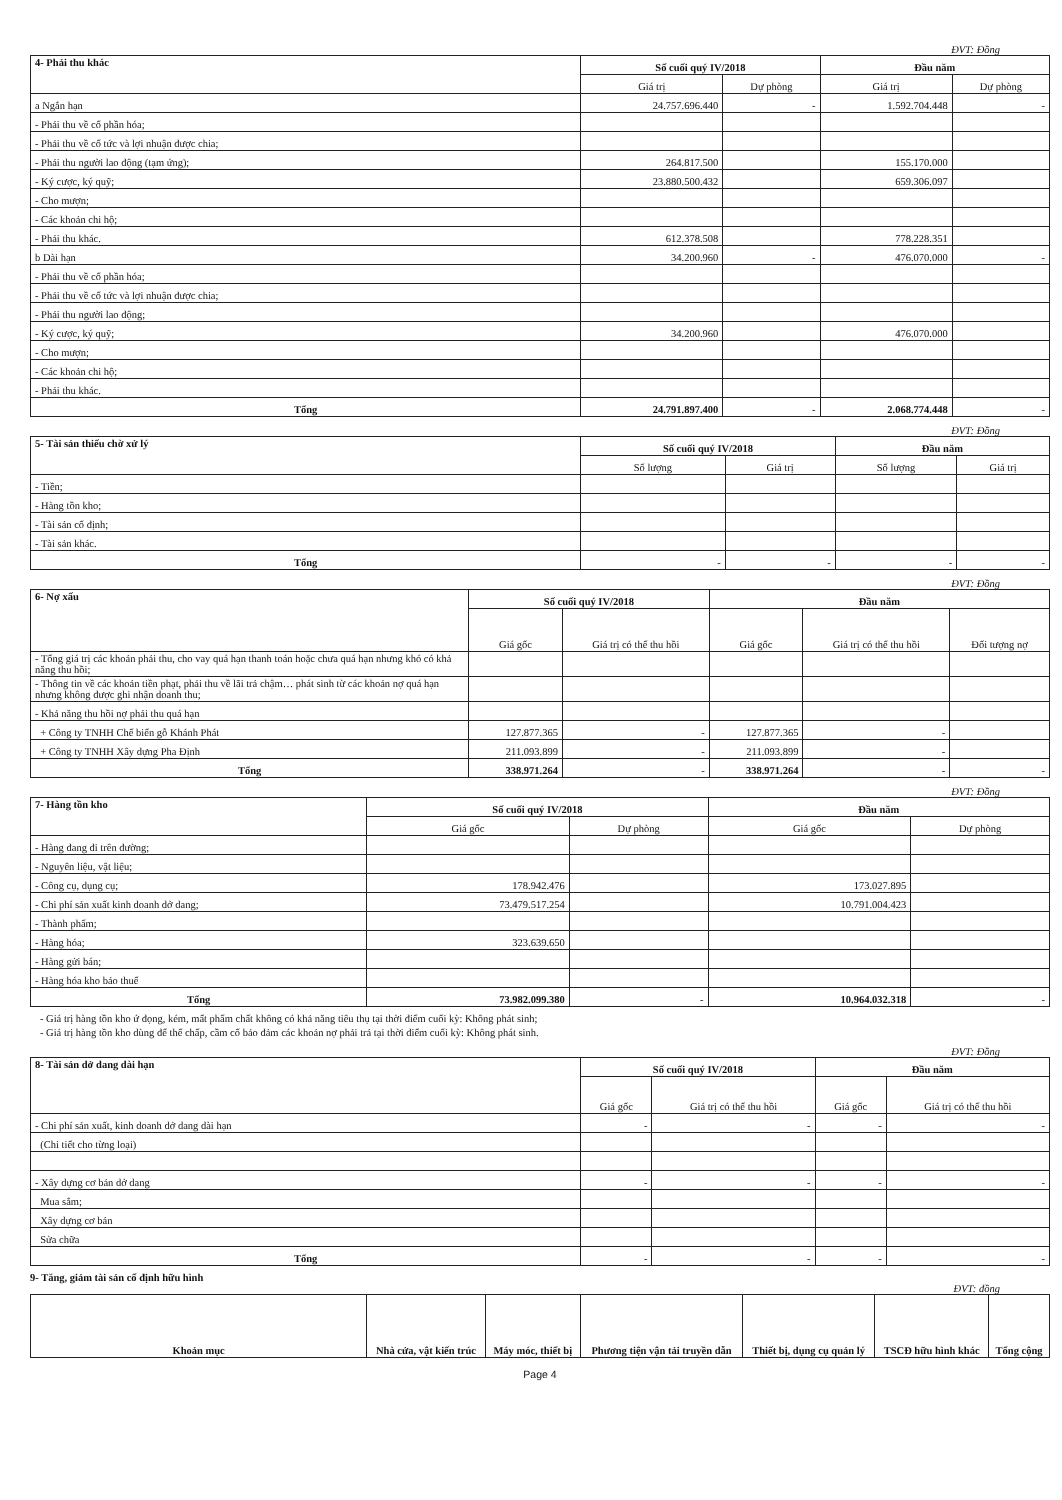ĐVT: Đồng
| 4- Phải thu khác | Số cuối quý IV/2018 | | Đầu năm | |
| | Giá trị | Dự phòng | Giá trị | Dự phòng |
| a Ngắn hạn | 24.757.696.440 | - | 1.592.704.448 | - |
| - Phải thu về cổ phần hóa; | | | | |
| - Phải thu về cổ tức và lợi nhuận được chia; | | | | |
| - Phải thu người lao động (tạm ứng); | 264.817.500 | | 155.170.000 | |
| - Ký cược, ký quỹ; | 23.880.500.432 | | 659.306.097 | |
| - Cho mượn; | | | | |
| - Các khoản chi hộ; | | | | |
| - Phải thu khác. | 612.378.508 | | 778.228.351 | |
| b Dài hạn | 34.200.960 | - | 476.070.000 | - |
| - Phải thu về cổ phần hóa; | | | | |
| - Phải thu về cổ tức và lợi nhuận được chia; | | | | |
| - Phải thu người lao động; | | | | |
| - Ký cược, ký quỹ; | 34.200.960 | | 476.070.000 | |
| - Cho mượn; | | | | |
| - Các khoản chi hộ; | | | | |
| - Phải thu khác. | | | | |
| Tổng | 24.791.897.400 | - | 2.068.774.448 | - |
ĐVT: Đồng
| 5- Tài sản thiếu chờ xử lý | Số cuối quý IV/2018 | | Đầu năm | |
| | Số lượng | Giá trị | Số lượng | Giá trị |
| - Tiền; | | | | |
| - Hàng tồn kho; | | | | |
| - Tài sản cố định; | | | | |
| - Tài sản khác. | | | | |
| Tổng | - | - | - | - |
ĐVT: Đồng
| 6- Nợ xấu | Số cuối quý IV/2018 | | Đầu năm | | |
| | Giá gốc | Giá trị có thể thu hồi | Giá gốc | Giá trị có thể thu hồi | Đối tượng nợ |
| - Tổng giá trị các khoản phải thu, cho vay quá hạn thanh toán hoặc chưa quá hạn nhưng khó có khả năng thu hồi; | | | | | |
| - Thông tin về các khoản tiền phạt, phải thu về lãi trả chậm… phát sinh từ các khoản nợ quá hạn nhưng không được ghi nhận doanh thu; | | | | | |
| - Khả năng thu hồi nợ phải thu quá hạn | | | | | |
| + Công ty TNHH Chế biến gỗ Khánh Phát | 127.877.365 | - | 127.877.365 | - | |
| + Công ty TNHH Xây dựng Pha Định | 211.093.899 | - | 211.093.899 | - | |
| Tổng | 338.971.264 | - | 338.971.264 | - | - |
ĐVT: Đồng
| 7- Hàng tồn kho | Số cuối quý IV/2018 | | Đầu năm | |
| | Giá gốc | Dự phòng | Giá gốc | Dự phòng |
| - Hàng đang đi trên đường; | | | | |
| - Nguyên liệu, vật liệu; | | | | |
| - Công cụ, dụng cụ; | 178.942.476 | | 173.027.895 | |
| - Chi phí sản xuất kinh doanh dở dang; | 73.479.517.254 | | 10.791.004.423 | |
| - Thành phẩm; | | | | |
| - Hàng hóa; | 323.639.650 | | | |
| - Hàng gửi bán; | | | | |
| - Hàng hóa kho bảo thuế | | | | |
| Tổng | 73.982.099.380 | - | 10.964.032.318 | - |
- Giá trị hàng tồn kho ứ đọng, kém, mất phẩm chất không có khả năng tiêu thụ tại thời điểm cuối kỳ: Không phát sinh;
- Giá trị hàng tồn kho dùng để thế chấp, cầm cố bảo đảm các khoản nợ phải trả tại thời điểm cuối kỳ: Không phát sinh.
ĐVT: Đồng
| 8- Tài sản dở dang dài hạn | Số cuối quý IV/2018 | | Đầu năm | |
| | Giá gốc | Giá trị có thể thu hồi | Giá gốc | Giá trị có thể thu hồi |
| - Chi phí sản xuất, kinh doanh dở dang dài hạn | - | - | - | - |
| (Chi tiết cho từng loại) | | | | |
| - Xây dựng cơ bản dở dang | - | - | - | - |
| Mua sắm; | | | | |
| Xây dựng cơ bản | | | | |
| Sửa chữa | | | | |
| Tổng | - | - | - | - |
9- Tăng, giảm tài sản cố định hữu hình
ĐVT: đồng
| Khoản mục | Nhà cửa, vật kiến trúc | Máy móc, thiết bị | Phương tiện vận tải truyền dẫn | Thiết bị, dụng cụ quản lý | TSCĐ hữu hình khác | Tổng cộng |
| --- | --- | --- | --- | --- | --- | --- |
Page 4